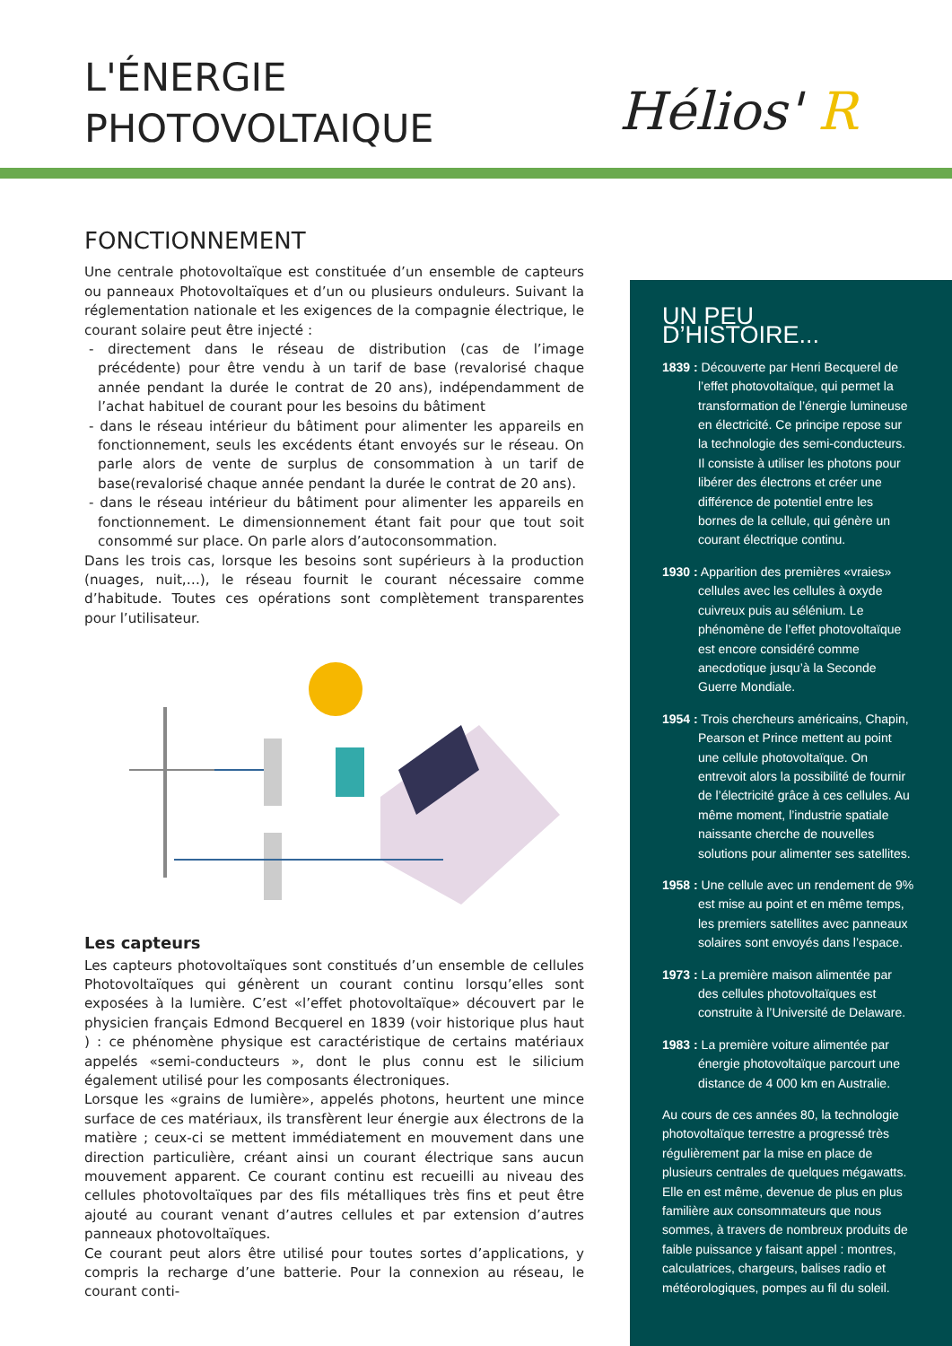L'ÉNERGIE
PHOTOVOLTAIQUE
Hélios' R
FONCTIONNEMENT
Une centrale photovoltaïque est constituée d’un ensemble de capteurs ou panneaux Photovoltaïques et d’un ou plusieurs onduleurs. Suivant la réglementation nationale et les exigences de la compagnie électrique, le courant solaire peut être injecté :
- directement dans le réseau de distribution (cas de l’image précédente) pour être vendu à un tarif de base (revalorisé chaque année pendant la durée le contrat de 20 ans), indépendamment de l’achat habituel de courant pour les besoins du bâtiment
- dans le réseau intérieur du bâtiment pour alimenter les appareils en fonctionnement, seuls les excédents étant envoyés sur le réseau. On parle alors de vente de surplus de consommation à un tarif de base(revalorisé chaque année pendant la durée le contrat de 20 ans).
- dans le réseau intérieur du bâtiment pour alimenter les appareils en fonctionnement. Le dimensionnement étant fait pour que tout soit consommé sur place. On parle alors d’autoconsommation.
Dans les trois cas, lorsque les besoins sont supérieurs à la production (nuages, nuit,…), le réseau fournit le courant nécessaire comme d’habitude. Toutes ces opérations sont complètement transparentes pour l’utilisateur.
Les capteurs
Les capteurs photovoltaïques sont constitués d’un ensemble de cellules Photovoltaïques qui génèrent un courant continu lorsqu’elles sont exposées à la lumière. C’est «l’effet photovoltaïque» découvert par le physicien français Edmond Becquerel en 1839 (voir historique plus haut ) : ce phénomène physique est caractéristique de certains matériaux appelés «semi-conducteurs », dont le plus connu est le silicium également utilisé pour les composants électroniques.
Lorsque les «grains de lumière», appelés photons, heurtent une mince surface de ces matériaux, ils transfèrent leur énergie aux électrons de la matière ; ceux-ci se mettent immédiatement en mouvement dans une direction particulière, créant ainsi un courant électrique sans aucun mouvement apparent. Ce courant continu est recueilli au niveau des cellules photovoltaïques par des fils métalliques très fins et peut être ajouté au courant venant d’autres cellules et par extension d’autres panneaux photovoltaïques.
Ce courant peut alors être utilisé pour toutes sortes d’applications, y compris la recharge d’une batterie. Pour la connexion au réseau, le courant conti-
UN PEU D’HISTOIRE...
1839 : Découverte par Henri Becquerel de l’effet photovoltaïque, qui permet la transformation de l’énergie lumineuse en électricité. Ce principe repose sur la technologie des semi-conducteurs. Il consiste à utiliser les photons pour libérer des électrons et créer une différence de potentiel entre les bornes de la cellule, qui génère un courant électrique continu.
1930 : Apparition des premières «vraies» cellules avec les cellules à oxyde cuivreux puis au sélénium. Le phénomène de l’effet photovoltaïque est encore considéré comme anecdotique jusqu’à la Seconde Guerre Mondiale.
1954 : Trois chercheurs américains, Chapin, Pearson et Prince mettent au point une cellule photovoltaïque. On entrevoit alors la possibilité de fournir de l’électricité grâce à ces cellules. Au même moment, l’industrie spatiale naissante cherche de nouvelles solutions pour alimenter ses satellites.
1958 : Une cellule avec un rendement de 9% est mise au point et en même temps, les premiers satellites avec panneaux solaires sont envoyés dans l’espace.
1973 : La première maison alimentée par des cellules photovoltaïques est construite à l’Université de Delaware.
1983 : La première voiture alimentée par énergie photovoltaïque parcourt une distance de 4 000 km en Australie.
Au cours de ces années 80, la technologie photovoltaïque terrestre a progressé très régulièrement par la mise en place de plusieurs centrales de quelques mégawatts. Elle en est même, devenue de plus en plus familière aux consommateurs que nous sommes, à travers de nombreux produits de faible puissance y faisant appel : montres, calculatrices, chargeurs, balises radio et météorologiques, pompes au fil du soleil.